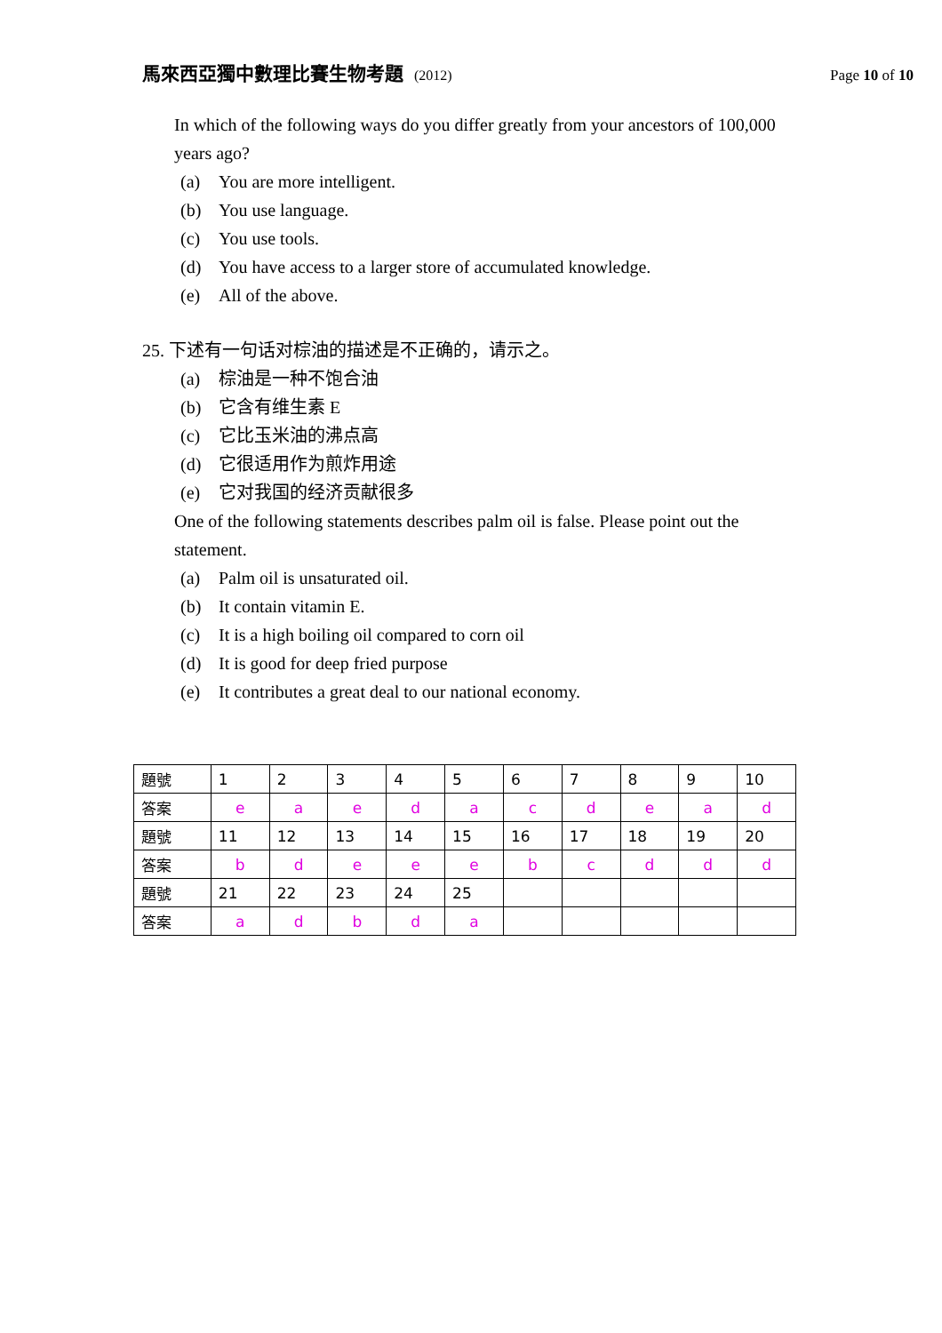馬來西亞獨中數理比賽生物考題 (2012)
Page 10 of 10
In which of the following ways do you differ greatly from your ancestors of 100,000 years ago?
(a) You are more intelligent.
(b) You use language.
(c) You use tools.
(d) You have access to a larger store of accumulated knowledge.
(e) All of the above.
25. 下述有一句话对棕油的描述是不正确的，请示之。
(a) 棕油是一种不饱合油
(b) 它含有维生素 E
(c) 它比玉米油的沸点高
(d) 它很适用作为煎炸用途
(e) 它对我国的经济贡献很多
One of the following statements describes palm oil is false. Please point out the statement.
(a) Palm oil is unsaturated oil.
(b) It contain vitamin E.
(c) It is a high boiling oil compared to corn oil
(d) It is good for deep fried purpose
(e) It contributes a great deal to our national economy.
| 題號 | 1 | 2 | 3 | 4 | 5 | 6 | 7 | 8 | 9 | 10 |
| 答案 | e | a | e | d | a | c | d | e | a | d |
| 題號 | 11 | 12 | 13 | 14 | 15 | 16 | 17 | 18 | 19 | 20 |
| 答案 | b | d | e | e | e | b | c | d | d | d |
| 題號 | 21 | 22 | 23 | 24 | 25 | | | | | |
| 答案 | a | d | b | d | a | | | | | |